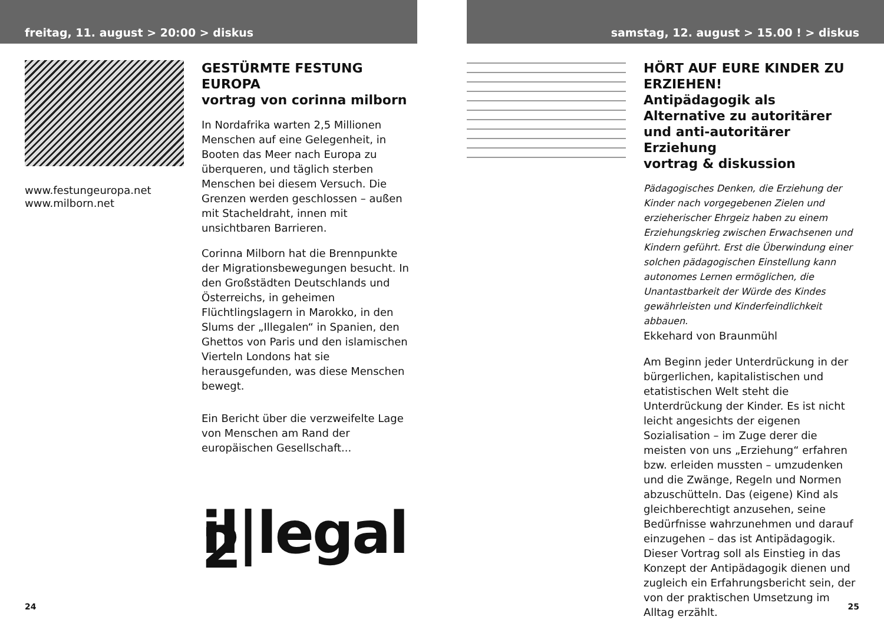freitag, 11. august > 20:00 > diskus
www.festungeuropa.net
www.milborn.net
GESTÜRMTE FESTUNG EUROPA
vortrag von corinna milborn
In Nordafrika warten 2,5 Millionen Menschen auf eine Gelegenheit, in Booten das Meer nach Europa zu überqueren, und täglich sterben Menschen bei diesem Versuch. Die Grenzen werden geschlossen – außen mit Stacheldraht, innen mit unsichtbaren Barrieren.
Corinna Milborn hat die Brennpunkte der Migrationsbewegungen besucht. In den Großstädten Deutschlands und Österreichs, in geheimen Flüchtlingslagern in Marokko, in den Slums der „Illegalen“ in Spanien, den Ghettos von Paris und den islamischen Vierteln Londons hat sie herausgefunden, was diese Menschen bewegt.
Ein Bericht über die verzweifelte Lage von Menschen am Rand der europäischen Gesellschaft...
il|legal 2
24
samstag, 12. august > 15.00 ! > diskus
HÖRT AUF EURE KINDER ZU ERZIEHEN!
Antipädagogik als Alternative zu autoritärer und anti-autoritärer Erziehung
vortrag & diskussion
Pädagogisches Denken, die Erziehung der Kinder nach vorgegebenen Zielen und erzieherischer Ehrgeiz haben zu einem Erziehungskrieg zwischen Erwachsenen und Kindern geführt. Erst die Überwindung einer solchen pädagogischen Einstellung kann autonomes Lernen ermöglichen, die Unantastbarkeit der Würde des Kindes gewährleisten und Kinderfeindlichkeit abbauen.
Ekkehard von Braunmühl
Am Beginn jeder Unterdrückung in der bürgerlichen, kapitalistischen und etatistischen Welt steht die Unterdrückung der Kinder. Es ist nicht leicht angesichts der eigenen Sozialisation – im Zuge derer die meisten von uns „Erziehung“ erfahren bzw. erleiden mussten – umzudenken und die Zwänge, Regeln und Normen abzuschütteln. Das (eigene) Kind als gleichberechtigt anzusehen, seine Bedürfnisse wahrzunehmen und darauf einzugehen – das ist Antipädagogik.
Dieser Vortrag soll als Einstieg in das Konzept der Antipädagogik dienen und zugleich ein Erfahrungsbericht sein, der von der praktischen Umsetzung im Alltag erzählt.
25